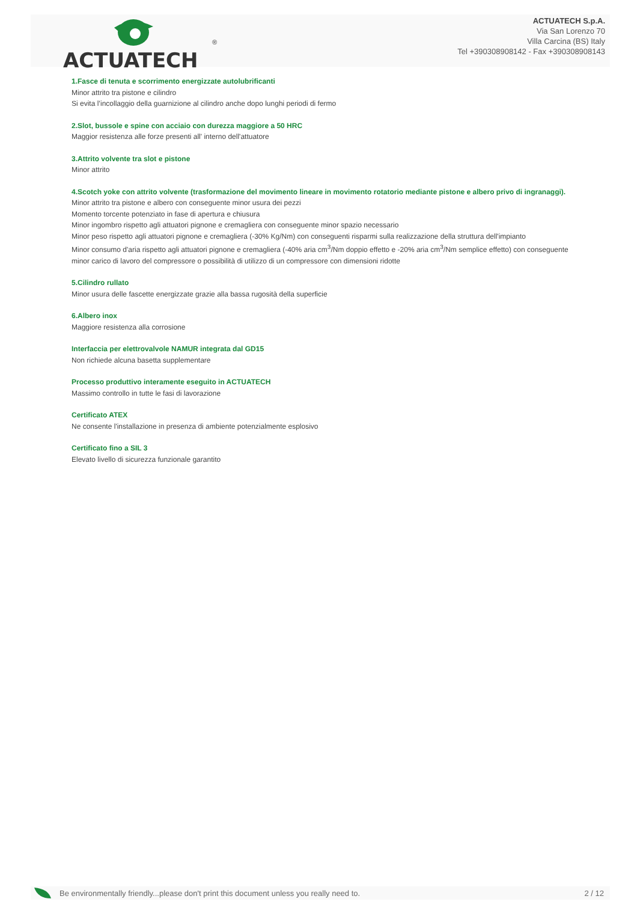ACTUATECH
®
ACTUATECH S.p.A.
Via San Lorenzo 70
Villa Carcina (BS) Italy
Tel +390308908142 - Fax +390308908143
1.Fasce di tenuta e scorrimento energizzate autolubrificanti
Minor attrito tra pistone e cilindro
Si evita l’incollaggio della guarnizione al cilindro anche dopo lunghi periodi di fermo
2.Slot, bussole e spine con acciaio con durezza maggiore a 50 HRC
Maggior resistenza alle forze presenti all' interno dell'attuatore
3.Attrito volvente tra slot e pistone
Minor attrito
4.Scotch yoke con attrito volvente (trasformazione del movimento lineare in movimento rotatorio mediante pistone e albero privo di ingranaggi).
Minor attrito tra pistone e albero con conseguente minor usura dei pezzi
Momento torcente potenziato in fase di apertura e chiusura
Minor ingombro rispetto agli attuatori pignone e cremagliera con conseguente minor spazio necessario
Minor peso rispetto agli attuatori pignone e cremagliera (-30% Kg/Nm) con conseguenti risparmi sulla realizzazione della struttura dell'impianto
Minor consumo d'aria rispetto agli attuatori pignone e cremagliera (-40% aria cm<sup>3</sup>/Nm doppio effetto e -20% aria cm<sup>3</sup>/Nm semplice effetto) con conseguente minor carico di lavoro del compressore o possibilità di utilizzo di un compressore con dimensioni ridotte
5.Cilindro rullato
Minor usura delle fascette energizzate grazie alla bassa rugosità della superficie
6.Albero inox
Maggiore resistenza alla corrosione
Interfaccia per elettrovalvole NAMUR integrata dal GD15
Non richiede alcuna basetta supplementare
Processo produttivo interamente eseguito in ACTUATECH
Massimo controllo in tutte le fasi di lavorazione
Certificato ATEX
Ne consente l'installazione in presenza di ambiente potenzialmente esplosivo
Certificato fino a SIL 3
Elevato livello di sicurezza funzionale garantito
Be environmentally friendly...please don't print this document unless you really need to. 2 / 12